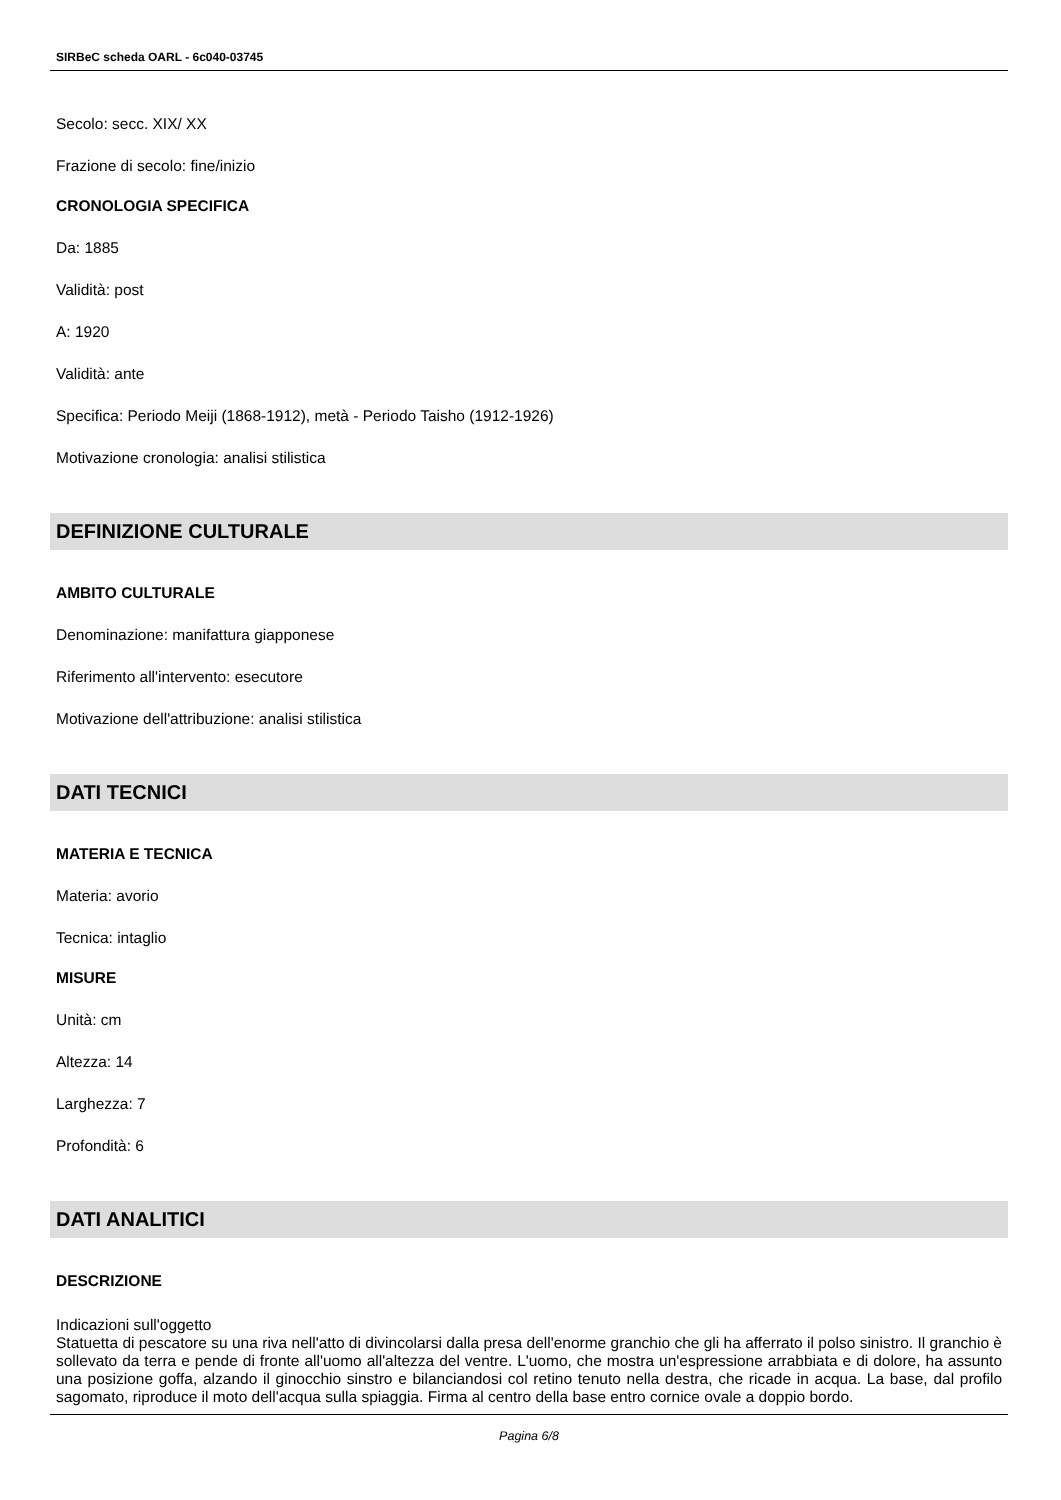SIRBeC scheda OARL - 6c040-03745
Secolo: secc. XIX/ XX
Frazione di secolo: fine/inizio
CRONOLOGIA SPECIFICA
Da: 1885
Validità: post
A: 1920
Validità: ante
Specifica: Periodo Meiji (1868-1912), metà - Periodo Taisho (1912-1926)
Motivazione cronologia: analisi stilistica
DEFINIZIONE CULTURALE
AMBITO CULTURALE
Denominazione: manifattura giapponese
Riferimento all'intervento: esecutore
Motivazione dell'attribuzione: analisi stilistica
DATI TECNICI
MATERIA E TECNICA
Materia: avorio
Tecnica: intaglio
MISURE
Unità: cm
Altezza: 14
Larghezza: 7
Profondità: 6
DATI ANALITICI
DESCRIZIONE
Indicazioni sull'oggetto
Statuetta di pescatore su una riva nell'atto di divincolarsi dalla presa dell'enorme granchio che gli ha afferrato il polso sinistro. Il granchio è sollevato da terra e pende di fronte all'uomo all'altezza del ventre. L'uomo, che mostra un'espressione arrabbiata e di dolore, ha assunto una posizione goffa, alzando il ginocchio sinstro e bilanciandosi col retino tenuto nella destra, che ricade in acqua. La base, dal profilo sagomato, riproduce il moto dell'acqua sulla spiaggia. Firma al centro della base entro cornice ovale a doppio bordo.
Pagina 6/8